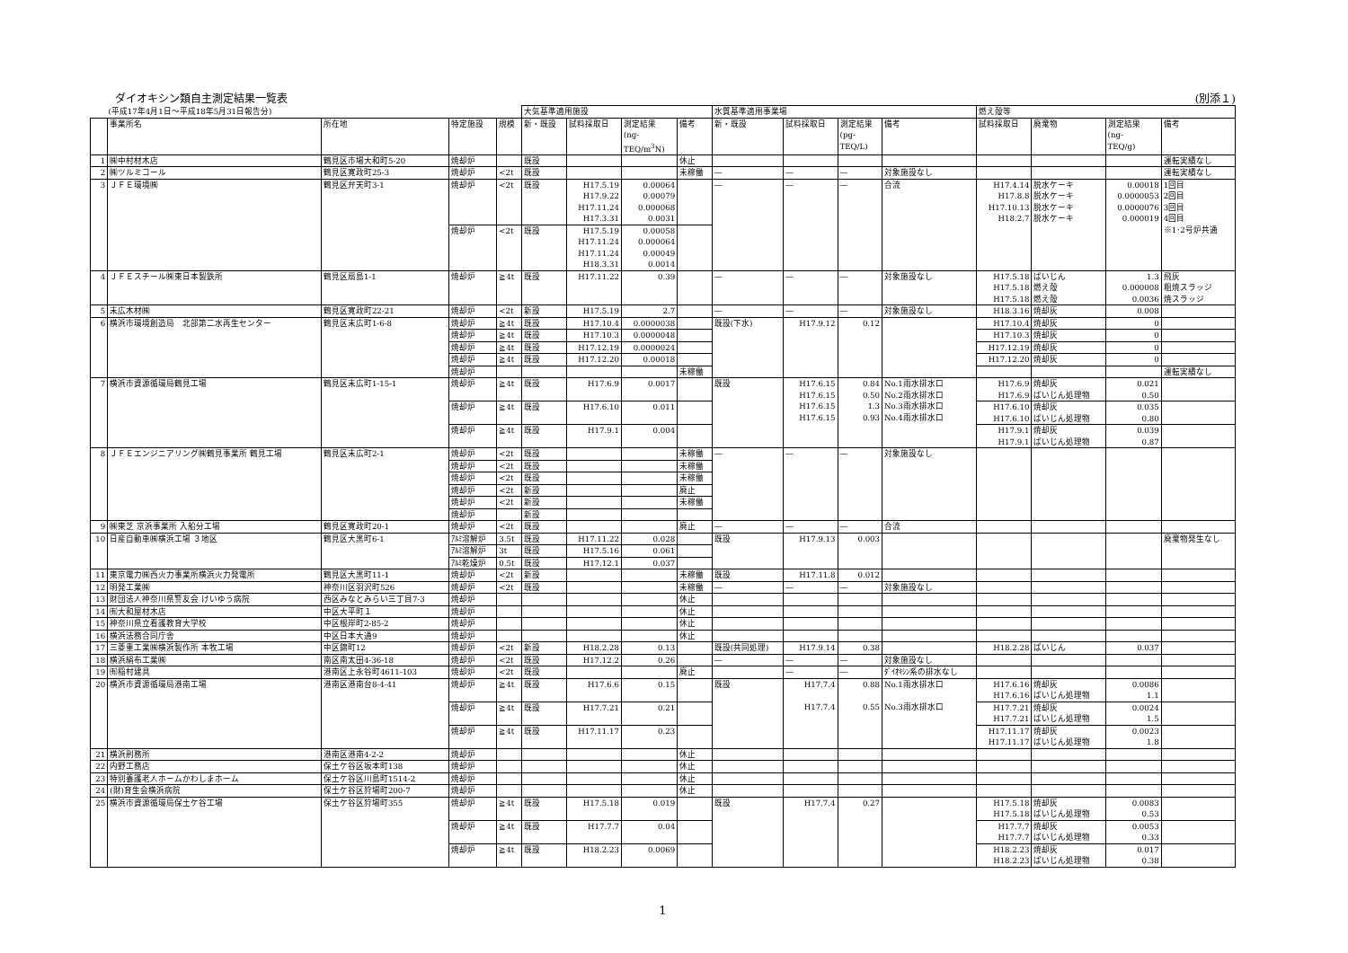ダイオキシン類自主測定結果一覧表 (別添１)
| (平成17年4月1日～平成18年5月31日報告分) | | | | | 大気基準適用施設 | | | | 水質基準適用事業場 | | | | 燃え殻等 | | | |
| | 事業所名 | 所在地 | 特定施設 | 規模 | 新・既設 | 試料採取日 | 測定結果 (ng- TEQ/m<sup>3</sup>N) | 備考 | 新・既設 | 試料採取日 | 測定結果 (pg- TEQ/L) | 備考 | 試料採取日 | 廃棄物 | 測定結果 (ng- TEQ/g) | 備考 |
| 1 | ㈱中村材木店 | 鶴見区市場大和町5-20 | 焼却炉 | | 既設 | | | 休止 | | | | | | | | 運転実績なし |
| 2 | ㈱ツルミコール | 鶴見区寛政町25-3 | 焼却炉 | <2t | 既設 | | | 未稼働 | ― | ― | ― | 対象施設なし | | | | 運転実績なし |
| 3 | ＪＦＥ環境㈱ | 鶴見区弁天町3-1 | 焼却炉 | <2t | 既設 | H17.5.19 H17.9.22 H17.11.24 H17.3.31 | 0.00064 0.00079 0.000068 0.0031 | | ― | ― | ― | 合流 | H17.4.14 H17.8.8 H17.10.13 H18.2.7 | 脱水ケーキ 脱水ケーキ 脱水ケーキ 脱水ケーキ | 0.00018 0.0000053 0.0000076 0.000019 | 1回目 2回目 3回目 4回目 ※1･2号炉共通 |
| | | | 焼却炉 | <2t | 既設 | H17.5.19 H17.11.24 H17.11.24 H18.3.31 | 0.00058 0.000064 0.00049 0.0014 | | | | | | | | | |
| 4 | ＪＦＥスチール㈱東日本製鉄所 | 鶴見区扇島1-1 | 焼却炉 | ≧4t | 既設 | H17.11.22 | 0.39 | | ― | ― | ― | 対象施設なし | H17.5.18 H17.5.18 H17.5.18 | ばいじん 燃え殻 燃え殻 | 1.3 0.000008 0.0036 | 飛灰 粗焼スラッジ 焼スラッジ |
| 5 | 末広木材㈱ | 鶴見区寛政町22-21 | 焼却炉 | <2t | 新設 | H17.5.19 | 2.7 | | ― | ― | ― | 対象施設なし | H18.3.16 | 焼却灰 | 0.008 | |
| 6 | 横浜市環境創造局 北部第二水再生センター | 鶴見区末広町1-6-8 | 焼却炉 | ≧4t | 既設 | H17.10.4 | 0.0000038 | | 既設(下水) | H17.9.12 | 0.12 | | H17.10.4 | 焼却灰 | 0 | |
| | | | 焼却炉 | ≧4t | 既設 | H17.10.3 | 0.0000048 | | | | | | H17.10.3 | 焼却灰 | 0 | |
| | | | 焼却炉 | ≧4t | 既設 | H17.12.19 | 0.0000024 | | | | | | H17.12.19 | 焼却灰 | 0 | |
| | | | 焼却炉 | ≧4t | 既設 | H17.12.20 | 0.00018 | | | | | | H17.12.20 | 焼却灰 | 0 | |
| | | | 焼却炉 | | | | | 未稼働 | | | | | | | | 運転実績なし |
| 7 | 横浜市資源循環局鶴見工場 | 鶴見区末広町1-15-1 | 焼却炉 | ≧4t | 既設 | H17.6.9 | 0.0017 | | 既設 | H17.6.15 H17.6.15 H17.6.15 H17.6.15 | 0.84 0.50 1.3 0.93 | No.1雨水排水口 No.2雨水排水口 No.3雨水排水口 No.4雨水排水口 | H17.6.9 H17.6.9 | 焼却灰 ばいじん処理物 | 0.021 0.50 | |
| | | | 焼却炉 | ≧4t | 既設 | H17.6.10 | 0.011 | | | | | | H17.6.10 H17.6.10 | 焼却灰 ばいじん処理物 | 0.035 0.80 | |
| | | | 焼却炉 | ≧4t | 既設 | H17.9.1 | 0.004 | | | | | | H17.9.1 H17.9.1 | 焼却灰 ばいじん処理物 | 0.039 0.87 | |
| 8 | ＪＦＥエンジニアリング㈱鶴見事業所 鶴見工場 | 鶴見区末広町2-1 | 焼却炉 | <2t | 既設 | | | 未稼働 | ― | ― | ― | 対象施設なし | | | | |
| | | | 焼却炉 | <2t | 既設 | | | 未稼働 | | | | | | | | |
| | | | 焼却炉 | <2t | 既設 | | | 未稼働 | | | | | | | | |
| | | | 焼却炉 | <2t | 新設 | | | 廃止 | | | | | | | | |
| | | | 焼却炉 | <2t | 新設 | | | 未稼働 | | | | | | | | |
| | | | 焼却炉 | | 新設 | | | | | | | | | | | |
| 9 | ㈱東芝 京浜事業所 入船分工場 | 鶴見区寛政町20-1 | 焼却炉 | <2t | 既設 | | | 廃止 | ― | ― | ― | 合流 | | | | |
| 10 | 日産自動車㈱横浜工場 ３地区 | 鶴見区大黒町6-1 | ｱﾙﾐ溶解炉 | 3.5t | 既設 | H17.11.22 | 0.028 | | 既設 | H17.9.13 | 0.003 | | | | | 廃棄物発生なし |
| | | | ｱﾙﾐ溶解炉 | 3t | 既設 | H17.5.16 | 0.061 | | | | | | | | | |
| | | | ｱﾙﾐ乾燥炉 | 0.5t | 既設 | H17.12.1 | 0.037 | | | | | | | | | |
| 11 | 東京電力㈱西火力事業所横浜火力発電所 | 鶴見区大黒町11-1 | 焼却炉 | <2t | 新設 | | | 未稼働 | 既設 | H17.11.8 | 0.012 | | | | | |
| 12 | 明発工業㈱ | 神奈川区羽沢町526 | 焼却炉 | <2t | 既設 | | | 未稼働 | ― | ― | ― | 対象施設なし | | | | |
| 13 | 財団法人神奈川県警友会 けいゆう病院 | 西区みなとみらい三丁目7-3 | 焼却炉 | | | | | 休止 | | | | | | | | |
| 14 | ㈲大和屋材木店 | 中区大平町１ | 焼却炉 | | | | | 休止 | | | | | | | | |
| 15 | 神奈川県立看護教育大学校 | 中区根岸町2-85-2 | 焼却炉 | | | | | 休止 | | | | | | | | |
| 16 | 横浜法務合同庁舎 | 中区日本大通9 | 焼却炉 | | | | | 休止 | | | | | | | | |
| 17 | 三菱重工業㈱横浜製作所 本牧工場 | 中区錦町12 | 焼却炉 | <2t | 新設 | H18.2.28 | 0.13 | | 既設(共同処理) | H17.9.14 | 0.38 | | H18.2.28 | ばいじん | 0.037 | |
| 18 | 横浜絹布工業㈱ | 南区南太田4-36-18 | 焼却炉 | <2t | 既設 | H17.12.2 | 0.26 | | ― | ― | ― | 対象施設なし | | | | |
| 19 | ㈲稲村建具 | 港南区上永谷町4611-103 | 焼却炉 | <2t | 既設 | | | 廃止 | | ― | ― | ﾀﾞｲｵｷｼﾝ系の排水なし | | | | |
| 20 | 横浜市資源循環局港南工場 | 港南区港南台8-4-41 | 焼却炉 | ≧4t | 既設 | H17.6.6 | 0.15 | | 既設 | H17.7.4 H17.7.4 | 0.88 0.55 | No.1雨水排水口 No.3雨水排水口 | H17.6.16 H17.6.16 | 焼却灰 ばいじん処理物 | 0.0086 1.1 | |
| | | | 焼却炉 | ≧4t | 既設 | H17.7.21 | 0.21 | | | | | | H17.7.21 H17.7.21 | 焼却灰 ばいじん処理物 | 0.0024 1.5 | |
| | | | 焼却炉 | ≧4t | 既設 | H17.11.17 | 0.23 | | | | | | H17.11.17 H17.11.17 | 焼却灰 ばいじん処理物 | 0.0023 1.8 | |
| 21 | 横浜刑務所 | 港南区港南4-2-2 | 焼却炉 | | | | | 休止 | | | | | | | | |
| 22 | 内野工務店 | 保土ケ谷区坂本町138 | 焼却炉 | | | | | 休止 | | | | | | | | |
| 23 | 特別養護老人ホームかわしまホーム | 保土ケ谷区川島町1514-2 | 焼却炉 | | | | | 休止 | | | | | | | | |
| 24 | (財)育生会横浜病院 | 保土ケ谷区狩場町200-7 | 焼却炉 | | | | | 休止 | | | | | | | | |
| 25 | 横浜市資源循環局保土ケ谷工場 | 保土ケ谷区狩場町355 | 焼却炉 | ≧4t | 既設 | H17.5.18 | 0.019 | | 既設 | H17.7.4 | 0.27 | | H17.5.18 H17.5.18 | 焼却灰 ばいじん処理物 | 0.0083 0.53 | |
| | | | 焼却炉 | ≧4t | 既設 | H17.7.7 | 0.04 | | | | | | H17.7.7 H17.7.7 | 焼却灰 ばいじん処理物 | 0.0053 0.33 | |
| | | | 焼却炉 | ≧4t | 既設 | H18.2.23 | 0.0069 | | | | | | H18.2.23 H18.2.23 | 焼却灰 ばいじん処理物 | 0.017 0.38 | |
1